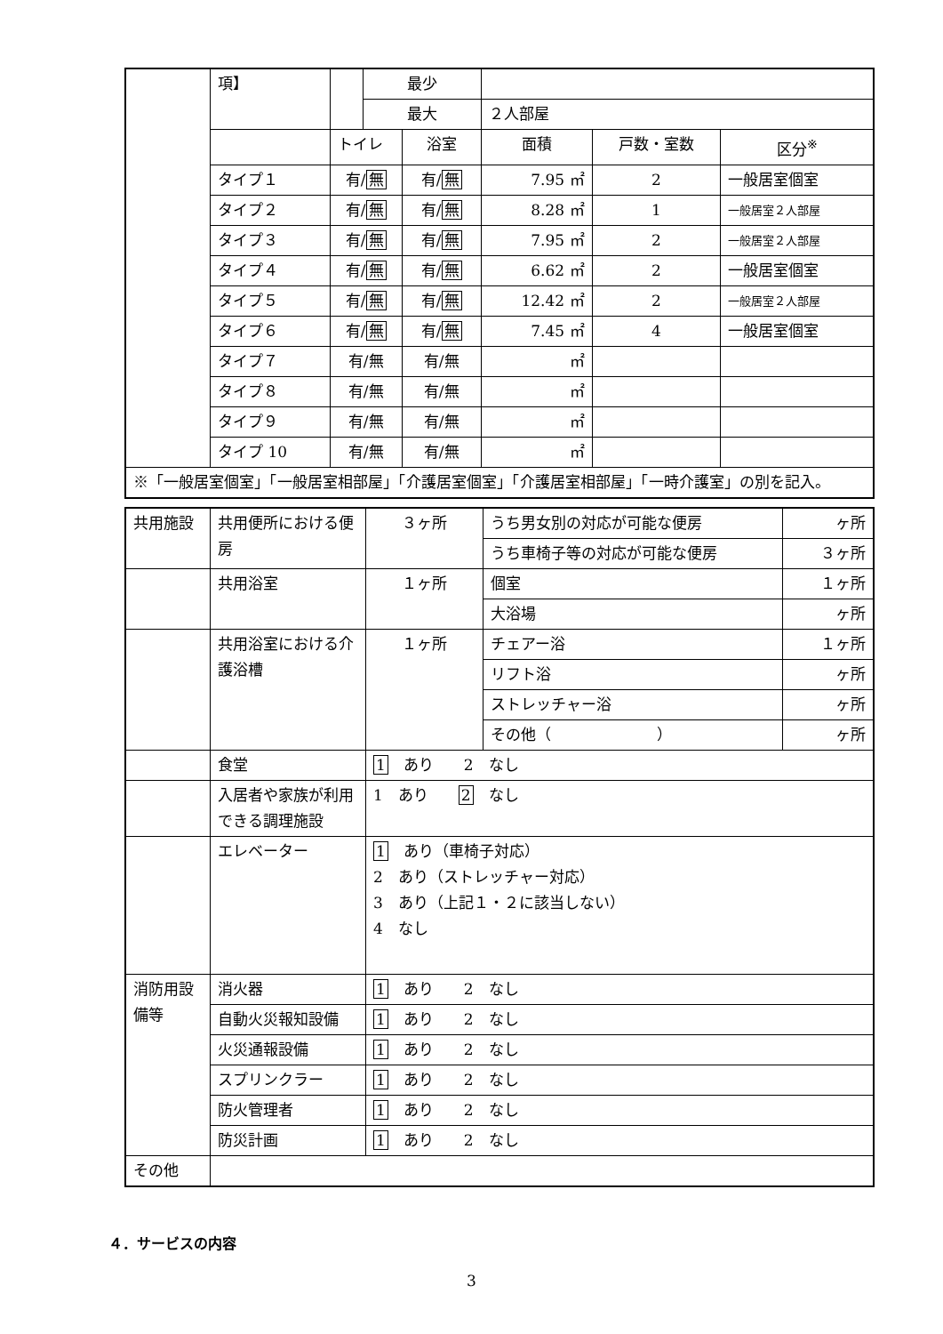| | 項】 | | 最少 | | | | |
| | | | 最大 | | ２人部屋 | | |
| | | トイレ | | 浴室 | 面積 | 戸数・室数 | 区分<sup>※</sup> |
| | タイプ１ | 有/ 無 | | 有/ 無 | 7.95 ㎡ | 2 | 一般居室個室 |
| | タイプ２ | 有/ 無 | | 有/ 無 | 8.28 ㎡ | 1 | 一般居室２人部屋 |
| | タイプ３ | 有/ 無 | | 有/ 無 | 7.95 ㎡ | 2 | 一般居室２人部屋 |
| | タイプ４ | 有/ 無 | | 有/ 無 | 6.62 ㎡ | 2 | 一般居室個室 |
| | タイプ５ | 有/ 無 | | 有/ 無 | 12.42 ㎡ | 2 | 一般居室２人部屋 |
| | タイプ６ | 有/ 無 | | 有/ 無 | 7.45 ㎡ | 4 | 一般居室個室 |
| | タイプ７ | 有/無 | | 有/無 | ㎡ | | |
| | タイプ８ | 有/無 | | 有/無 | ㎡ | | |
| | タイプ９ | 有/無 | | 有/無 | ㎡ | | |
| | タイプ 10 | 有/無 | | 有/無 | ㎡ | | |
| ※「一般居室個室」「一般居室相部屋」「介護居室個室」「介護居室相部屋」「一時介護室」の別を記入。 | | | | | | | |
| 共用施設 | 共用便所における便房 | ３ヶ所 | うち男女別の対応が可能な便房 | ヶ所 |
| | | | うち車椅子等の対応が可能な便房 | ３ヶ所 |
| | 共用浴室 | １ヶ所 | 個室 | １ヶ所 |
| | | | 大浴場 | ヶ所 |
| | 共用浴室における介護浴槽 | １ヶ所 | チェアー浴 | １ヶ所 |
| | | | リフト浴 | ヶ所 |
| | | | ストレッチャー浴 | ヶ所 |
| | | | その他（ ） | ヶ所 |
| | 食堂 | 1 あり 2 なし | | |
| | 入居者や家族が利用できる調理施設 | 1 あり 2 なし | | |
| | エレベーター | 1 あり（車椅子対応） 2 あり（ストレッチャー対応） 3 あり（上記１・２に該当しない） 4 なし | | |
| 消防用設備等 | 消火器 | 1 あり 2 なし | | |
| | 自動火災報知設備 | 1 あり 2 なし | | |
| | 火災通報設備 | 1 あり 2 なし | | |
| | スプリンクラー | 1 あり 2 なし | | |
| | 防火管理者 | 1 あり 2 なし | | |
| | 防災計画 | 1 あり 2 なし | | |
| その他 | | | | |
４．サービスの内容
3